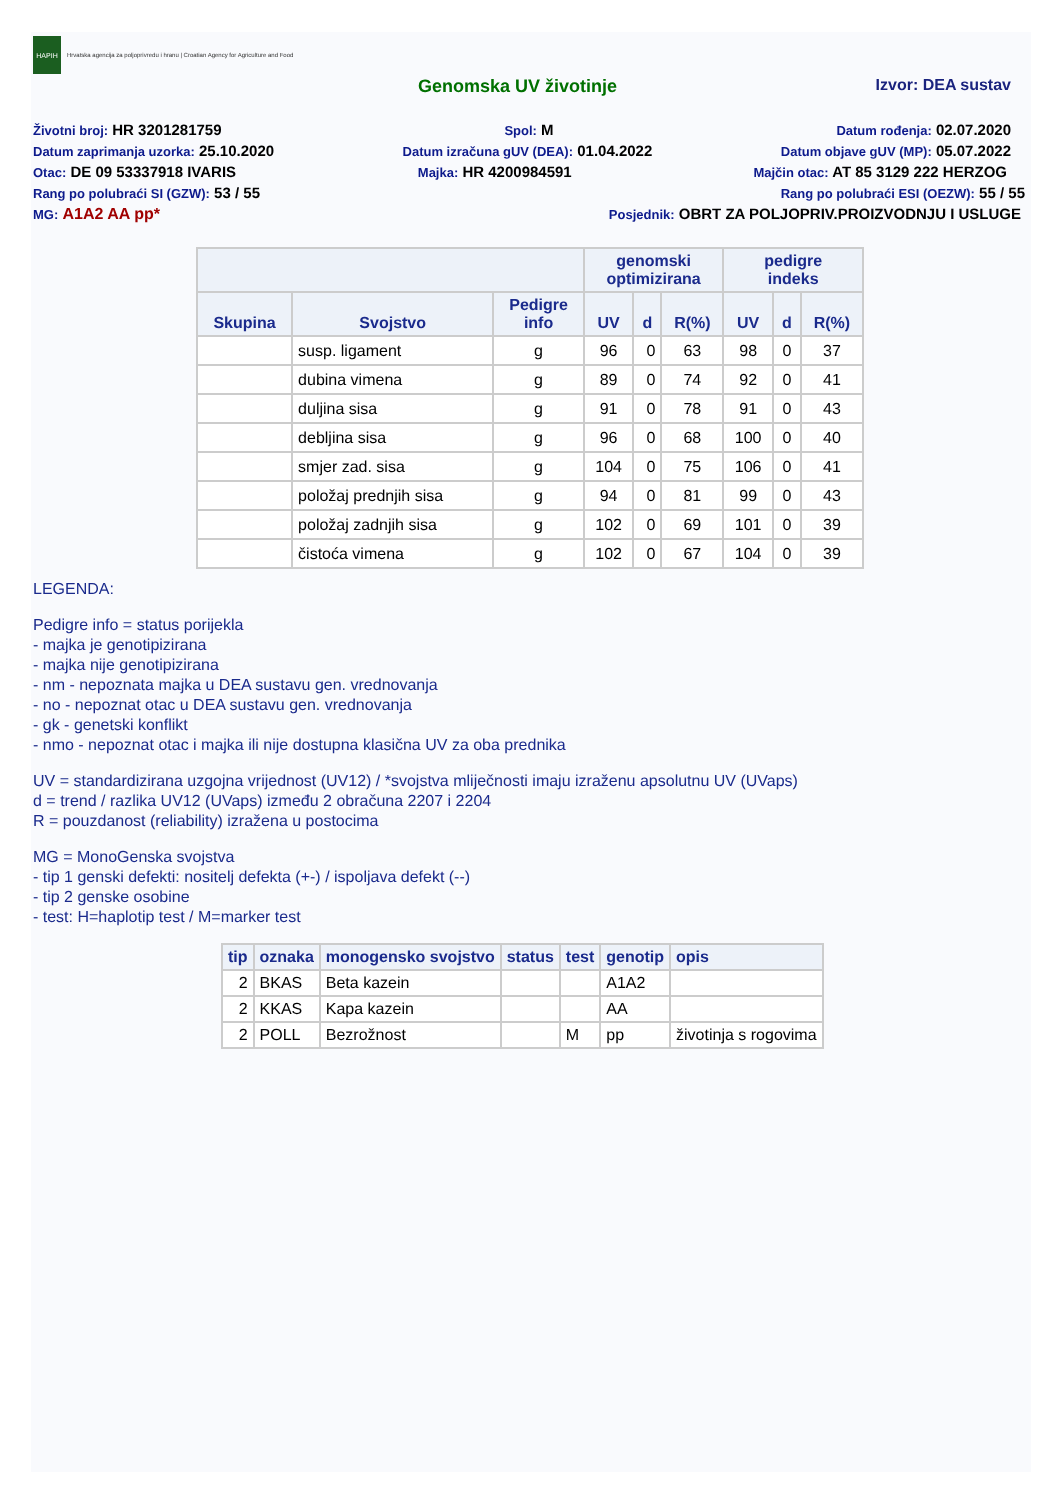HAPIH
Hrvatska agencija za poljoprivredu i hranu | Croatian Agency for Agriculture and Food
Genomska UV životinje Izvor: DEA sustav
Životni broj: HR 3201281759
Spol: M
Datum rođenja: 02.07.2020
Datum zaprimanja uzorka: 25.10.2020
Datum izračuna gUV (DEA): 01.04.2022
Datum objave gUV (MP): 05.07.2022
Otac: DE 09 53337918 IVARIS
Majka: HR 4200984591
Majčin otac: AT 85 3129 222 HERZOG
Rang po polubraći SI (GZW): 53 / 55
Rang po polubraći ESI (OEZW): 55 / 55
MG: A1A2 AA pp*
Posjednik: OBRT ZA POLJOPRIV.PROIZVODNJU I USLUGE
| | | | genomski optimizirana | | | pedigre indeks | | |
| --- | --- | --- | --- | --- | --- | --- | --- | --- |
| Skupina | Svojstvo | Pedigre info | UV | d | R(%) | UV | d | R(%) |
| | susp. ligament | g | 96 | 0 | 63 | 98 | 0 | 37 |
| | dubina vimena | g | 89 | 0 | 74 | 92 | 0 | 41 |
| | duljina sisa | g | 91 | 0 | 78 | 91 | 0 | 43 |
| | debljina sisa | g | 96 | 0 | 68 | 100 | 0 | 40 |
| | smjer zad. sisa | g | 104 | 0 | 75 | 106 | 0 | 41 |
| | položaj prednjih sisa | g | 94 | 0 | 81 | 99 | 0 | 43 |
| | položaj zadnjih sisa | g | 102 | 0 | 69 | 101 | 0 | 39 |
| | čistoća vimena | g | 102 | 0 | 67 | 104 | 0 | 39 |
LEGENDA:
Pedigre info = status porijekla
- majka je genotipizirana
- majka nije genotipizirana
- nm - nepoznata majka u DEA sustavu gen. vrednovanja
- no - nepoznat otac u DEA sustavu gen. vrednovanja
- gk - genetski konflikt
- nmo - nepoznat otac i majka ili nije dostupna klasična UV za oba prednika
UV = standardizirana uzgojna vrijednost (UV12) / *svojstva mliječnosti imaju izraženu apsolutnu UV (UVaps)
d = trend / razlika UV12 (UVaps) između 2 obračuna 2207 i 2204
R = pouzdanost (reliability) izražena u postocima
MG = MonoGenska svojstva
- tip 1 genski defekti: nositelj defekta (+-) / ispoljava defekt (--)
- tip 2 genske osobine
- test: H=haplotip test / M=marker test
| tip | oznaka | monogensko svojstvo | status | test | genotip | opis |
| --- | --- | --- | --- | --- | --- | --- |
| 2 | BKAS | Beta kazein | | | A1A2 | |
| 2 | KKAS | Kapa kazein | | | AA | |
| 2 | POLL | Bezrožnost | | M | pp | životinja s rogovima |